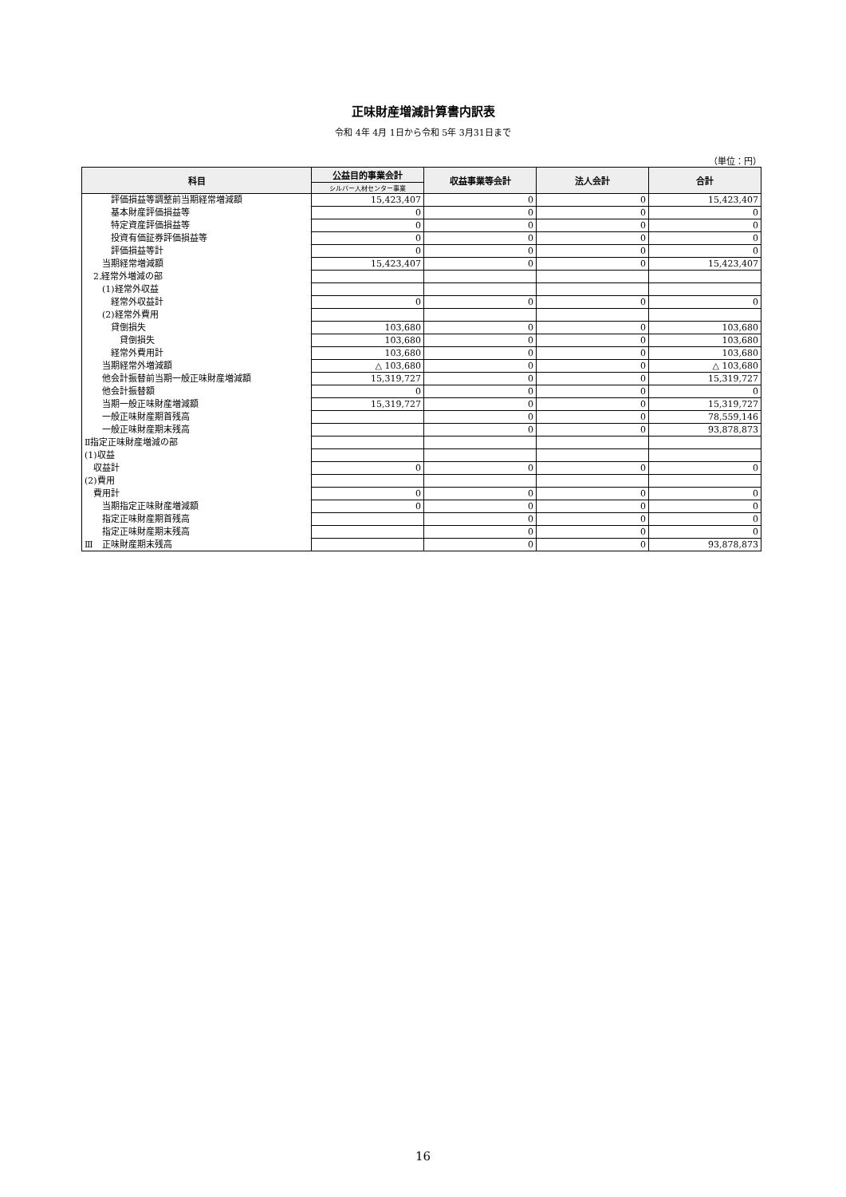正味財産増減計算書内訳表
令和 4年 4月 1日から令和 5年 3月31日まで
（単位：円）
| 科目 | 公益目的事業会計 | 収益事業等会計 | 法人会計 | 合計 |
| --- | --- | --- | --- | --- |
| | シルバー人材センター事業 | | | |
| 評価損益等調整前当期経常増減額 | 15,423,407 | 0 | 0 | 15,423,407 |
| 基本財産評価損益等 | 0 | 0 | 0 | 0 |
| 特定資産評価損益等 | 0 | 0 | 0 | 0 |
| 投資有価証券評価損益等 | 0 | 0 | 0 | 0 |
| 評価損益等計 | 0 | 0 | 0 | 0 |
| 当期経常増減額 | 15,423,407 | 0 | 0 | 15,423,407 |
| 2.経常外増減の部 | | | | |
| (1)経常外収益 | | | | |
| 経常外収益計 | 0 | 0 | 0 | 0 |
| (2)経常外費用 | | | | |
| 貸倒損失 | 103,680 | 0 | 0 | 103,680 |
| 貸倒損失 | 103,680 | 0 | 0 | 103,680 |
| 経常外費用計 | 103,680 | 0 | 0 | 103,680 |
| 当期経常外増減額 | △ 103,680 | 0 | 0 | △ 103,680 |
| 他会計振替前当期一般正味財産増減額 | 15,319,727 | 0 | 0 | 15,319,727 |
| 他会計振替額 | 0 | 0 | 0 | 0 |
| 当期一般正味財産増減額 | 15,319,727 | 0 | 0 | 15,319,727 |
| 一般正味財産期首残高 | | 0 | 0 | 78,559,146 |
| 一般正味財産期末残高 | | 0 | 0 | 93,878,873 |
| Ⅱ指定正味財産増減の部 | | | | |
| (1)収益 | | | | |
| 収益計 | 0 | 0 | 0 | 0 |
| (2)費用 | | | | |
| 費用計 | 0 | 0 | 0 | 0 |
| 当期指定正味財産増減額 | 0 | 0 | 0 | 0 |
| 指定正味財産期首残高 | | 0 | 0 | 0 |
| 指定正味財産期末残高 | | 0 | 0 | 0 |
| Ⅲ 正味財産期末残高 | | 0 | 0 | 93,878,873 |
16